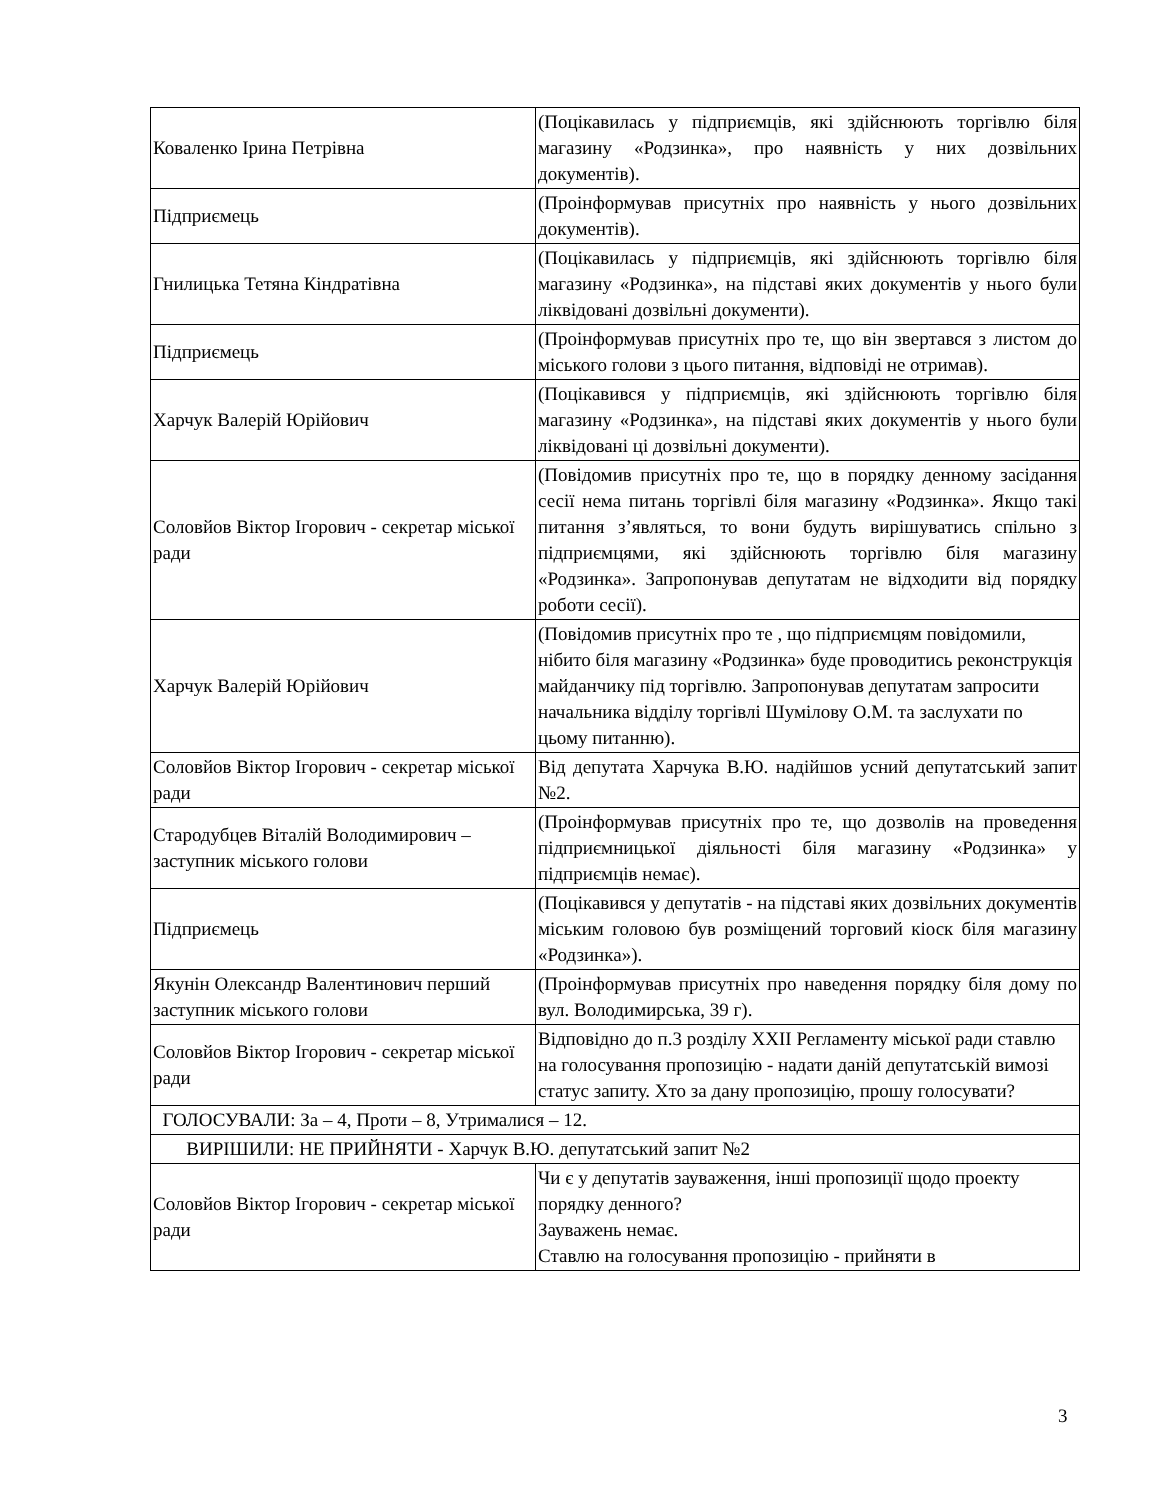| Коваленко Ірина Петрівна | (Поцікавилась у підприємців, які здійснюють торгівлю біля магазину «Родзинка», про наявність у них дозвільних документів). |
| Підприємець | (Проінформував присутніх про наявність у нього дозвільних документів). |
| Гнилицька Тетяна Кіндратівна | (Поцікавилась у підприємців, які здійснюють торгівлю біля магазину «Родзинка», на підставі яких документів у нього були ліквідовані дозвільні документи). |
| Підприємець | (Проінформував присутніх про те, що він звертався з листом до міського голови з цього питання, відповіді не отримав). |
| Харчук Валерій Юрійович | (Поцікавився у підприємців, які здійснюють торгівлю біля магазину «Родзинка», на підставі яких документів у нього були ліквідовані ці дозвільні документи). |
| Соловйов Віктор Ігорович - секретар міської ради | (Повідомив присутніх про те, що в порядку денному засідання сесії нема питань торгівлі біля магазину «Родзинка». Якщо такі питання з’являться, то вони будуть вирішуватись спільно з підприємцями, які здійснюють торгівлю біля магазину «Родзинка». Запропонував депутатам не відходити від порядку роботи сесії). |
| Харчук Валерій Юрійович | (Повідомив присутніх про те , що підприємцям повідомили, нібито біля магазину «Родзинка» буде проводитись реконструкція майданчику під торгівлю. Запропонував депутатам запросити начальника відділу торгівлі Шумілову О.М. та заслухати по цьому питанню). |
| Соловйов Віктор Ігорович - секретар міської ради | Від депутата Харчука В.Ю. надійшов усний депутатський запит №2. |
| Стародубцев Віталій Володимирович – заступник міського голови | (Проінформував присутніх про те, що дозволів на проведення підприємницької діяльності біля магазину «Родзинка» у підприємців немає). |
| Підприємець | (Поцікавився у депутатів - на підставі яких дозвільних документів міським головою був розміщений торговий кіоск біля магазину «Родзинка»). |
| Якунін Олександр Валентинович перший заступник міського голови | (Проінформував присутніх про наведення порядку біля дому по вул. Володимирська, 39 г). |
| Соловйов Віктор Ігорович - секретар міської ради | Відповідно до п.3 розділу XXII Регламенту міської ради ставлю на голосування пропозицію - надати даній депутатській вимозі статус запиту. Хто за дану пропозицію, прошу голосувати? |
| ГОЛОСУВАЛИ: За – 4, Проти – 8, Утрималися – 12. | |
| ВИРІШИЛИ: НЕ ПРИЙНЯТИ - Харчук В.Ю. депутатський запит №2 | |
| Соловйов Віктор Ігорович - секретар міської ради | Чи є у депутатів зауваження, інші пропозиції щодо проекту порядку денного? Зауважень немає. Ставлю на голосування пропозицію - прийняти в |
3